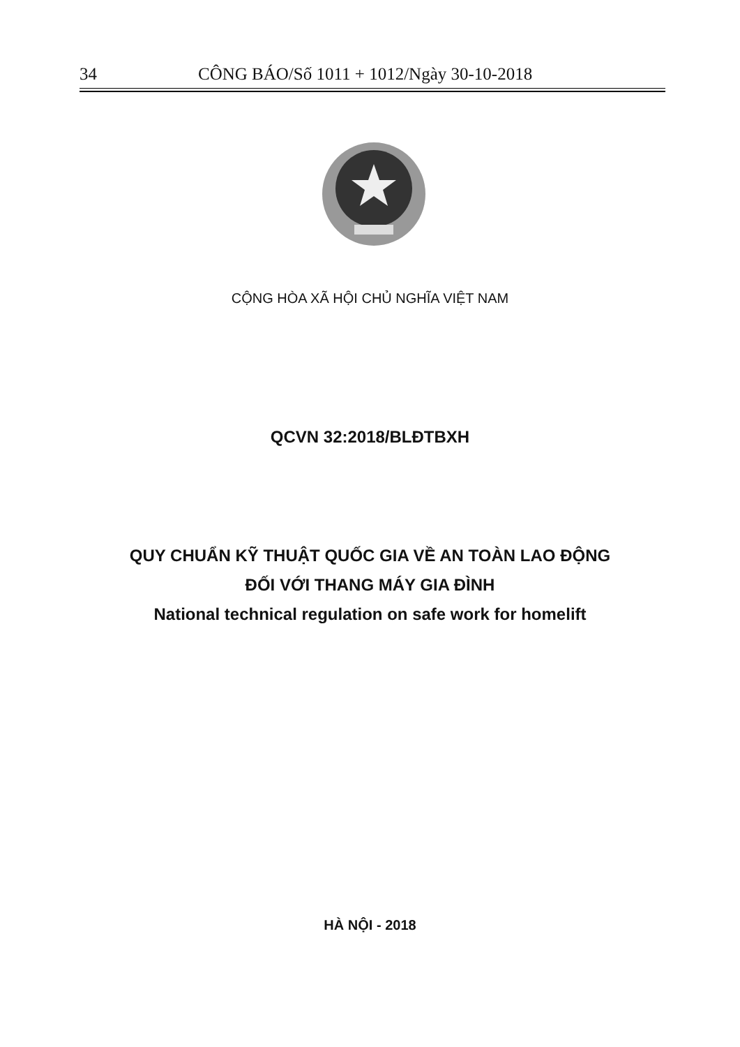34 CÔNG BÁO/Số 1011 + 1012/Ngày 30-10-2018
CỘNG HÒA XÃ HỘI CHỦ NGHĨA VIỆT NAM
QCVN 32:2018/BLĐTBXH
QUY CHUẨN KỸ THUẬT QUỐC GIA VỀ AN TOÀN LAO ĐỘNG
ĐỐI VỚI THANG MÁY GIA ĐÌNH
National technical regulation on safe work for homelift
HÀ NỘI - 2018